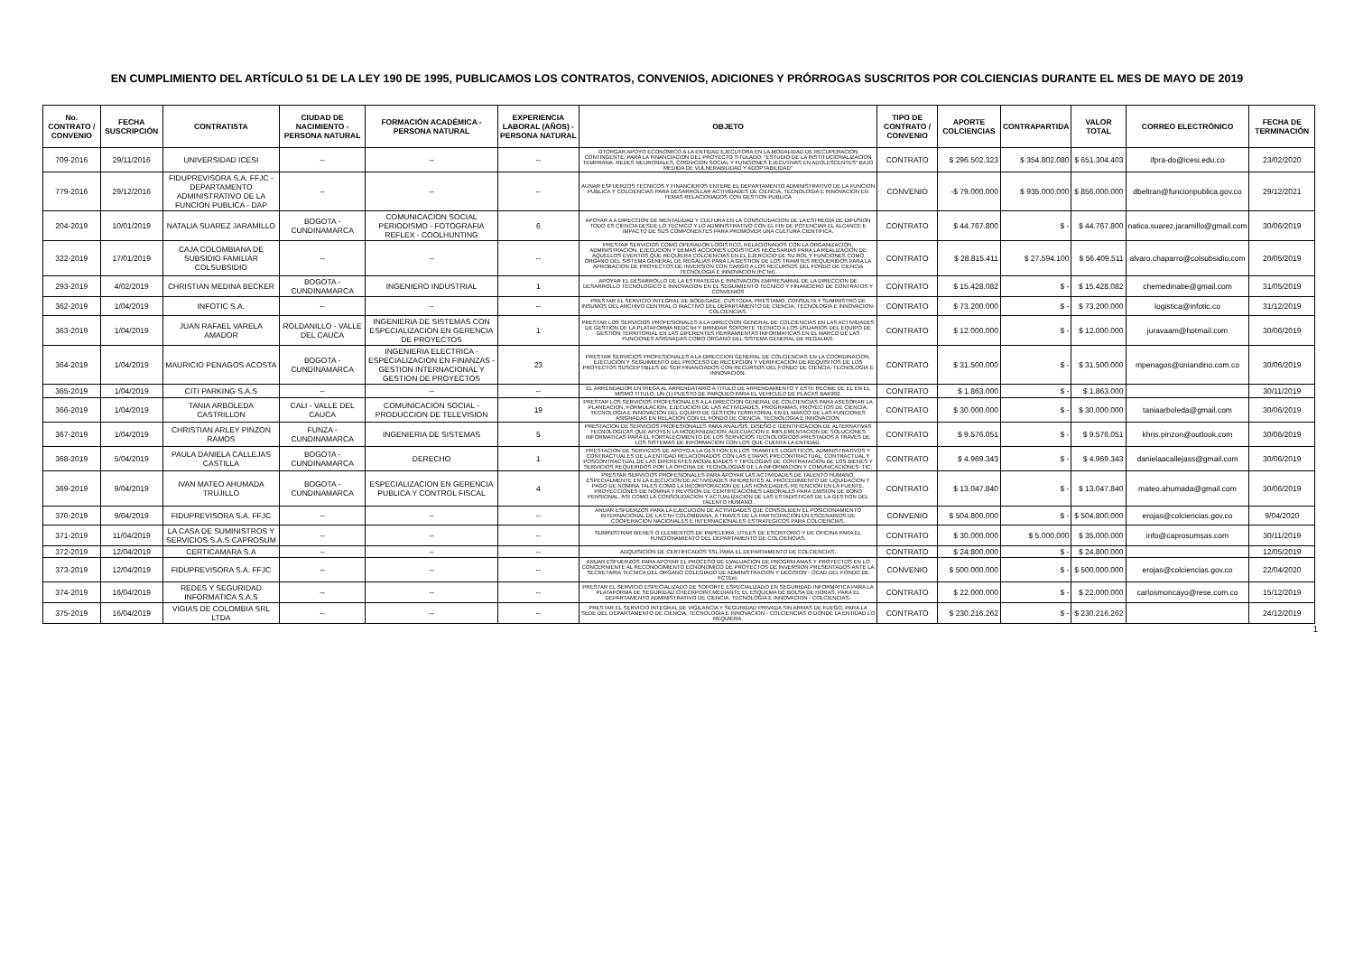EN CUMPLIMIENTO DEL ARTÍCULO 51 DE LA LEY 190 DE 1995, PUBLICAMOS LOS CONTRATOS, CONVENIOS, ADICIONES Y PRÓRROGAS SUSCRITOS POR COLCIENCIAS DURANTE EL MES DE MAYO DE 2019
| No. CONTRATO / CONVENIO | FECHA SUSCRIPCIÓN | CONTRATISTA | CIUDAD DE NACIMIENTO - PERSONA NATURAL | FORMACIÓN ACADÉMICA - PERSONA NATURAL | EXPERIENCIA LABORAL (AÑOS) - PERSONA NATURAL | OBJETO | TIPO DE CONTRATO / CONVENIO | APORTE COLCIENCIAS | CONTRAPARTIDA | VALOR TOTAL | CORREO ELECTRÓNICO | FECHA DE TERMINACIÓN |
| --- | --- | --- | --- | --- | --- | --- | --- | --- | --- | --- | --- | --- |
| 709-2016 | 29/11/2016 | UNIVERSIDAD ICESI | -- | -- | -- | OTORGAR APOYO ECONOMICO A LA ENTIDAD EJECUTORA EN LA MODALIDAD DE RECUPERACION CONTINGENTE, PARA LA FINANCIACION DEL PROYECTO TITULADO: "ESTUDIO DE LA INSTITUCIONALIZACION TEMPRANA: REDES NEURONALES, COGNICION SOCIAL Y FUNCIONES EJECUTIVAS EN ADOLESCENTES" BAJO MEDIDA DE VULNERABILIDAD Y ADOPTABILIDAD" | CONTRATO | $ 296.502.323 | $ 354.802.080 | $ 651.304.403 | ifpra-do@icesi.edu.co | 23/02/2020 |
| 779-2016 | 29/12/2016 | FIDUPREVISORA S.A. FFJC - DEPARTAMENTO ADMINISTRATIVO DE LA FUNCION PUBLICA - DAP | -- | -- | -- | AUNAR ESFUERZOS TECNICOS Y FINANCIEROS ENTERE EL DEPARTAMENTO ADMINISTRATIVO DE LA FUNCION PUBLICA Y COLCIENCIAS PARA DESARROLLAR ACTIVIDADES DE CIENCIA, TECNOLOGIA E INNOVACION EN TEMAS RELACIONADOS CON GESTION PUBLICA | CONVENIO | -$ 79.000.000 | $ 935.000.000 | $ 856.000.000 | dbeltran@funcionpublica.gov.co | 29/12/2021 |
| 204-2019 | 10/01/2019 | NATALIA SUAREZ JARAMILLO | BOGOTA - CUNDINAMARCA | COMUNICACION SOCIAL PERIODISMO - FOTOGRAFIA REFLEX - COOLHUNTING | 6 | APOYAR A A DIRECCION DE MENTALIDAD Y CULTURA EN LA CONSOLIDACION DE LA ESTREGIA DE DIFUSION TODO ES CIENCIA DESDE LO TECNICO Y LO ADMINISTRATIVO CON EL FIN DE POTENCIAR EL ALCANCE E IMPACTO DE SUS COMPONENTES PARA PROMOVER UNA CULTURA CIENTIFICA. | CONTRATO | $ 44.767.800 | $ - | $ 44.767.800 | natica.suarez.jaramillo@gmail.com | 30/06/2019 |
| 322-2019 | 17/01/2019 | CAJA COLOMBIANA DE SUBSIDIO FAMILIAR COLSUBSIDIO | -- | -- | -- | PRESTAR SERVICIOS COMO OPERADOR LOGISTICO, RELACIONADOS CON LA ORGANIZACIÓN, ADMINISTRACION, EJECUCION Y DEMAS ACCIONES LOGISTICAS NECESARIAS PARA LA REALIZACION DE AQUELLOS EVENTOS QUE REQUIERA COLCIENCIAS EN EL EJERCICIO DE SU ROL Y FUNCIONES COMO ORGANO DEL SISTEMA GENERAL DE REGALIAS PARA LA GESTION DE LOS TRAMITES REQUERIDOS PARA LA APROBACION DE PROYECTOS DE INVERSION CON CARGO A LOS RECURSOS DEL FONDO DE CIENCIA TECNOLOGIA E INNOVACION (FCTeI). | CONTRATO | $ 28.815.411 | $ 27.594.100 | $ 56.409.511 | alvaro.chaparro@colsubsidio.com | 20/05/2019 |
| 293-2019 | 4/02/2019 | CHRISTIAN MEDINA BECKER | BOGOTA - CUNDINAMARCA | INGENIERO INDUSTRIAL | 1 | APOYAR EL DESARROLLO DE LA ESTRATEGIA E INNOVACION EMPRESARIAL DE LA DIRECCION DE DESARROLLO TECNOLOGICO E INNOVACION EN EL SEGUIMIENTO TECNICO Y FINANCIERO DE CONTRATOS Y CONVENIOS | CONTRATO | $ 15.428.082 | $ - | $ 15.428.082 | chemedinabe@gmail.com | 31/05/2019 |
| 362-2019 | 1/04/2019 | INFOTIC S.A. | -- | -- | -- | PRESTAR EL SERVICIO INTEGRAL DE BODEGAGE, CUSTODIA, PRESTAMO, CONSULTA Y SUMINISTRO DE INSUMOS DEL ARCHIVO CENTRAL O INACTIVO DEL DEPARTAMENTO DE CIENCIA, TECNOLOGIA E INNOVACION-COLCIENCIAS. | CONTRATO | $ 73.200.000 | $ - | $ 73.200.000 | logistica@infotic.co | 31/12/2019 |
| 363-2019 | 1/04/2019 | JUAN RAFAEL VARELA AMADOR | ROLDANILLO - VALLE DEL CAUCA | INGENIERIA DE SISTEMAS CON ESPECIALIZACION EN GERENCIA DE PROYECTOS | 1 | PRESTAR LOS SERVICIOS PROFESIONALES A LA DIRECCION GENERAL DE COLCIENCIAS EN LAS ACTIVIDADES DE GESTION DE LA PLATAFORMA REDCTeI Y BRINDAR SOPORTE TECNICO A LOS USUARIOS DEL EQUIPO DE GESTION TERRITORIAL EN LAS DIFERENTES HERRAMIENTAS INFORMATICAS EN EL MARCO DE LAS FUNCIONES ASIGNADAS COMO ORGANO DEL SISTEMA GENERAL DE REGALIAS. | CONTRATO | $ 12.000.000 | $ - | $ 12.000.000 | juravaam@hotmail.com | 30/06/2019 |
| 364-2019 | 1/04/2019 | MAURICIO PENAGOS ACOSTA | BOGOTA - CUNDINAMARCA | INGENIERIA ELECTRICA - ESPECIALIZACION EN FINANZAS - GESTION INTERNACIONAL Y GESTION DE PROYECTOS | 23 | PRESTAR SERVICIOS PROFESIONALES A LA DIRECCION GENERAL DE COLCIENCIAS EN LA COORDINACION, EJECUCION Y SEGUIMIENTO DEL PROCESO DE RECEPCION Y VERIFICACION DE REQUISITOS DE LOS PROYECTOS SUSCEPTIBLES DE SER FINANCIADOS CON RECURSOS DEL FONDO DE CIENCIA, TECNOLOGIA E INNOVACION. | CONTRATO | $ 31.500.000 | $ - | $ 31.500.000 | mpenagos@uniandino.com.co | 30/06/2019 |
| 365-2019 | 1/04/2019 | CITI PARKING S.A.S | -- | -- | -- | EL ARRENDADOR ENTREGA AL ARRENDATARIO A TITULO DE ARRENDAMIENTO Y ESTE RECIBE DE EL EN EL MISMO TITULO, UN (1) PUESTO DE PARQUEO PARA EL VEHICULO DE PLACAS BAK992. | CONTRATO | $ 1.863.000 | $ - | $ 1.863.000 | | 30/11/2019 |
| 366-2019 | 1/04/2019 | TANIA ARBOLEDA CASTRILLON | CALI - VALLE DEL CAUCA | COMUNICACION SOCIAL - PRODUCCION DE TELEVISION | 19 | PRESTAR LOS SERVICIOS PROFESIONALES A LA DIRECCION GENERAL DE COLCIENCIAS PARA ASESORAR LA PLANEACION, FORMULACION, EJECUCION DE LAS ACTIVIDADES, PROGRAMAS, PROYECTOS DE CIENCIA, TECNOLOGIA E INNOVACION DEL EQUIPO DE GESTION TERRITORIAL EN EL MARCO DE LAS FUNCIONES ASIGNADAS EN RELACION CON EL FONDO DE CIENCIA, TECNOLOGIA E INNOVACION. | CONTRATO | $ 30.000.000 | $ - | $ 30.000.000 | taniaarboleda@gmail.com | 30/06/2019 |
| 367-2019 | 1/04/2019 | CHRISTIAN ARLEY PINZON RAMOS | FUNZA - CUNDINAMARCA | INGENIERIA DE SISTEMAS | 5 | PRESTACION DE SERVICIOS PROFESIONALES PARA ANALISIS, DISEÑO E IDENTIFICACION DE ALTERNATIVAS TECNOLOGICAS QUE APOYEN LA MODERNIZACION, ADECUACION E IMPLEMENTACION DE SOLUCIONES INFORMATICAS PARA EL FORTALECIMIENTO DE LOS SERVICIOS TECNOLOGICOS PRESTADOS A TRAVES DE LOS SISTEMAS DE INFORMACION CON LOS QUE CUENTA LA ENTIDAD. | CONTRATO | $ 9.576.051 | $ - | $ 9.576.051 | khris.pinzon@outlook.com | 30/06/2019 |
| 368-2019 | 5/04/2019 | PAULA DANIELA CALLEJAS CASTILLA | BOGOTA - CUNDINAMARCA | DERECHO | 1 | PRESTACION DE SERVICIOS DE APOYO A LA GESTION EN LOS TRAMITES LOGISTICOS, ADMINISTRATIVOS Y CONTRACTUALES DE LA ENTIDAD RELACIONADOS CON LAS ETAPAS PRECONTRACTUAL, CONTRACTUAL Y POSCONTRACTUAL DE LAS DIFERENTES MODALIDADES Y TIPOLOGIAS DE CONTRATACION DE LOS BIENES Y SERVICIOS REQUERIDOS POR LA OFICINA DE TECNOLOGIAS DE LA INFORMACION Y COMUNICACIONES- TIC. | CONTRATO | $ 4.969.343 | $ - | $ 4.969.343 | danielaacallejass@gmail.com | 30/06/2019 |
| 369-2019 | 9/04/2019 | IVAN MATEO AHUMADA TRUJILLO | BOGOTA - CUNDINAMARCA | ESPECIALIZACION EN GERENCIA PUBLICA Y CONTROL FISCAL | 4 | PRESTAR SERVICIOS PROFESIONALES PARA APOYAR LAS ACTIVIDADES DE TALENTO HUMANO, ESPECIALMENTE EN LA EJECUCION DE ACTIVIDADES INHERENTES AL PROCEDIMIENTO DE LIQUIDACION Y PAGO DE NOMINA TALES COMO LA INCORPORACION DE LAS NOVEDADES, RETENCION EN LA FUENTE, PROYECCIONES DE NOMINA Y REVISION DE CERTIFICACIONES LABORALES PARA EMISION DE BONO PENSIONAL. ASI COMO LA CONSOLIDACION Y ACTUALIZACION DE LAS ESTADISTICAS DE LA GESTION DEL TALENTO HUMANO. | CONTRATO | $ 13.047.840 | $ - | $ 13.047.840 | mateo.ahumada@gmail.com | 30/06/2019 |
| 370-2019 | 9/04/2019 | FIDUPREVISORA S.A. FFJC | -- | -- | -- | ANUAR ESFUERZOS PARA LA EJECUCION DE ACTIVIDADES QJE CONSOLIDEN EL POSICIONAMIENTO INTERNACIONAL DE LA CTeI COLOMBIANA, A TRAVES DE LA PARTICIPACION EN ESCENARIOS DE COOPERACION NACIONALES E INTERNACIONALES ESTRATEGICOS PARA COLCIENCIAS. | CONVENIO | $ 504.800.000 | $ - | $ 504.800.000 | erojas@colciencias.gov.co | 9/04/2020 |
| 371-2019 | 11/04/2019 | LA CASA DE SUMINISTROS Y SERVICIOS S.A.S CAPROSUM | -- | -- | -- | SUMINISTRAR BIENES O ELEMENTOS DE PAPELERIA, UTILES DE ESCRITORIO Y DE OFICINA PARA EL FUNCIONAMIENTO DEL DEPARTAMENTO DE COLCIENCIAS. | CONTRATO | $ 30.000.000 | $ 5.000.000 | $ 35.000.000 | info@caprosumsas.com | 30/11/2019 |
| 372-2019 | 12/04/2019 | CERTICAMARA S.A | -- | -- | -- | ADQUISICION DE CERTIFICADOS SSL PARA EL DEPARTAMENTO DE COLCIENCIAS. | CONTRATO | $ 24.800.000 | $ - | $ 24.800.000 | | 12/05/2019 |
| 373-2019 | 12/04/2019 | FIDUPREVISORA S.A. FFJC | -- | -- | -- | ANUAR ESFUERZOS PARA APOYAR EL PROCESO DE EVALUACION DE PROGRM AMAS Y PROYECTOS EN LO CONCERNIENTE AL RECONOCIMIENTO ECNONOMICO DE PROYECTOS DE INVERSION PRESENTADOS ANTE LA SECRETARIA TECNICA DEL ORGANO COLEGIADO DE ADMINISTRACION Y DECISION - OCAD DEL FONDO DE FCTEeI. | CONVENIO | $ 500.000.000 | $ - | $ 500.000.000 | erojas@colciencias.gov.co | 22/04/2020 |
| 374-2019 | 16/04/2019 | REDES Y SEGURIDAD INFORMATICA S.A.S | -- | -- | -- | PRESTAR EL SERVICIO ESPECIALIZADO DE SOPORTE ESPECIALIZADO EN SEGURIDAD INFORMATICA PARA LA PLATAFORMA DE SEGURIDAD CHECKPOINT,MEDIANTE EL ESQUEMA DE BOLSA DE HORAS, PARA EL DEPARTAMENTO ADMINISTRATIVO DE CIENCIA, TECNOLOGIA E INNOVACION - COLCIENCIAS- | CONTRATO | $ 22.000.000 | $ - | $ 22.000.000 | carlosmoncayo@rese.com.co | 15/12/2019 |
| 375-2019 | 16/04/2019 | VIGIAS DE COLOMBIA SRL LTDA | -- | -- | -- | PRESTAR EL SERVICIO INTEGRAL DE VIGILANCIA Y SEGURIDAD PRIVADA SIN ARMAS DE FUEGO, PARA LA SEDE DEL DEPARTAMENTO DE CIENCIA, TECNOLOGIA E INNOVACION - COLCIENCIAS O DONDE LA ENTIDAD LO REQUIERA. | CONTRATO | $ 230.216.262 | $ - | $ 230.216.262 | | 24/12/2019 |
1